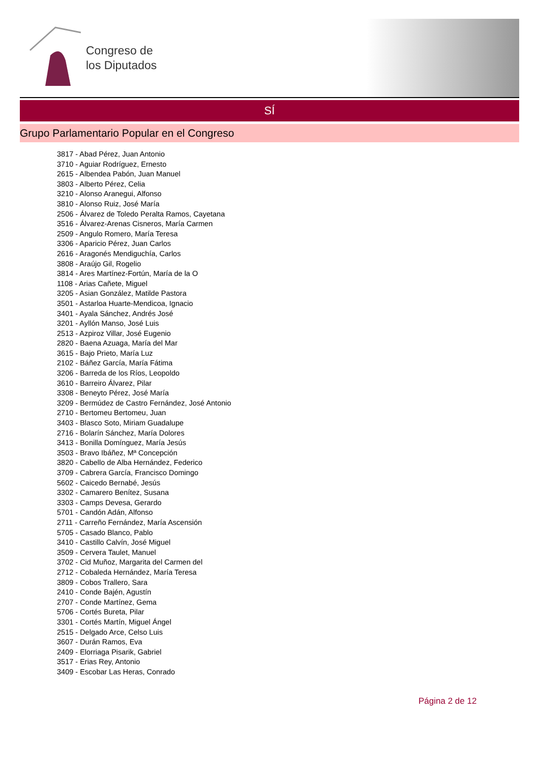Congreso de
los Diputados
SÍ
Grupo Parlamentario Popular en el Congreso
3817 - Abad Pérez, Juan Antonio
3710 - Aguiar Rodríguez, Ernesto
2615 - Albendea Pabón, Juan Manuel
3803 - Alberto Pérez, Celia
3210 - Alonso Aranegui, Alfonso
3810 - Alonso Ruiz, José María
2506 - Álvarez de Toledo Peralta Ramos, Cayetana
3516 - Álvarez-Arenas Cisneros, María Carmen
2509 - Angulo Romero, María Teresa
3306 - Aparicio Pérez, Juan Carlos
2616 - Aragonés Mendiguchía, Carlos
3808 - Araújo Gil, Rogelio
3814 - Ares Martínez-Fortún, María de la O
1108 - Arias Cañete, Miguel
3205 - Asian González, Matilde Pastora
3501 - Astarloa Huarte-Mendicoa, Ignacio
3401 - Ayala Sánchez, Andrés José
3201 - Ayllón Manso, José Luis
2513 - Azpiroz Villar, José Eugenio
2820 - Baena Azuaga, María del Mar
3615 - Bajo Prieto, María Luz
2102 - Báñez García, María Fátima
3206 - Barreda de los Ríos, Leopoldo
3610 - Barreiro Álvarez, Pilar
3308 - Beneyto Pérez, José María
3209 - Bermúdez de Castro Fernández, José Antonio
2710 - Bertomeu Bertomeu, Juan
3403 - Blasco Soto, Miriam Guadalupe
2716 - Bolarín Sánchez, María Dolores
3413 - Bonilla Domínguez, María Jesús
3503 - Bravo Ibáñez, Mª Concepción
3820 - Cabello de Alba Hernández, Federico
3709 - Cabrera García, Francisco Domingo
5602 - Caicedo Bernabé, Jesús
3302 - Camarero Benítez, Susana
3303 - Camps Devesa, Gerardo
5701 - Candón Adán, Alfonso
2711 - Carreño Fernández, María Ascensión
5705 - Casado Blanco, Pablo
3410 - Castillo Calvín, José Miguel
3509 - Cervera Taulet, Manuel
3702 - Cid Muñoz, Margarita del Carmen del
2712 - Cobaleda Hernández, María Teresa
3809 - Cobos Trallero, Sara
2410 - Conde Bajén, Agustín
2707 - Conde Martínez, Gema
5706 - Cortés Bureta, Pilar
3301 - Cortés Martín, Miguel Ángel
2515 - Delgado Arce, Celso Luis
3607 - Durán Ramos, Eva
2409 - Elorriaga Pisarik, Gabriel
3517 - Erias Rey, Antonio
3409 - Escobar Las Heras, Conrado
Página 2 de 12